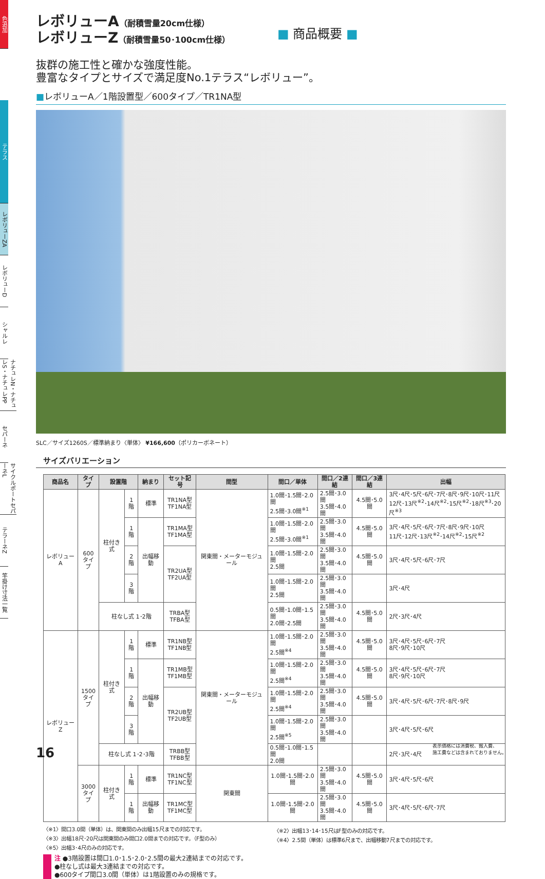色追加
テラス
レボリューZA
レボリューD
シャルレ
ナチュレN・ナチュレS・ナチュレPP
セパーネ
サイクルポートセパーネL
テラーネZ
竿掛け寸法一覧
レボリューA（耐積雪量20cm仕様）
レボリューZ（耐積雪量50･100cm仕様）
■ 商品概要 ■
抜群の施工性と確かな強度性能。
豊富なタイプとサイズで満足度No.1テラス“レボリュー”。
■レボリューA／1階設置型／600タイプ／TR1NA型
SLC／サイズ1260S／標準納まり〈単体〉 ¥166,600（ポリカーボネート）
サイズバリエーション
| 商品名 | タイプ | 設置階 | | 納まり | セット記号 | 間型 | 間口／単体 | 間口／2連結 | 間口／3連結 | 出幅 |
| --- | --- | --- | --- | --- | --- | --- | --- | --- | --- | --- |
| レボリューA | 600 タイプ | 柱付き式 | 1階 | 標準 | TR1NA型 TF1NA型 | 関東間・メーターモジュール | 1.0間･1.5間･2.0間 2.5間･3.0間<sup>※1</sup> | 2.5間･3.0間 3.5間･4.0間 | 4.5間･5.0間 | 3尺･4尺･5尺･6尺･7尺･8尺･9尺･10尺･11尺 12尺･13尺<sup>※2</sup>･14尺<sup>※2</sup>･15尺<sup>※2</sup>･18尺<sup>※3</sup>･20尺<sup>※3</sup> |
| | | | 1階 | 出幅移動 | TR1MA型 TF1MA型 | | 1.0間･1.5間･2.0間 2.5間･3.0間<sup>※1</sup> | 2.5間･3.0間 3.5間･4.0間 | 4.5間･5.0間 | 3尺･4尺･5尺･6尺･7尺･8尺･9尺･10尺 11尺･12尺･13尺<sup>※2</sup>･14尺<sup>※2</sup>･15尺<sup>※2</sup> |
| | | | 2階 | | TR2UA型 TF2UA型 | | 1.0間･1.5間･2.0間 2.5間 | 2.5間･3.0間 3.5間･4.0間 | 4.5間･5.0間 | 3尺･4尺･5尺･6尺･7尺 |
| | | | 3階 | | | | 1.0間･1.5間･2.0間 2.5間 | 2.5間･3.0間 3.5間･4.0間 | | 3尺･4尺 |
| | | 柱なし式 1･2階 | | | TRBA型 TFBA型 | | 0.5間･1.0間･1.5間 2.0間･2.5間 | 2.5間･3.0間 3.5間･4.0間 | 4.5間･5.0間 | 2尺･3尺･4尺 |
| レボリューZ | 1500 タイプ | 柱付き式 | 1階 | 標準 | TR1NB型 TF1NB型 | 関東間・メーターモジュール | 1.0間･1.5間･2.0間 2.5間<sup>※4</sup> | 2.5間･3.0間 3.5間･4.0間 | 4.5間･5.0間 | 3尺･4尺･5尺･6尺･7尺 8尺･9尺･10尺 |
| | | | 1階 | 出幅移動 | TR1MB型 TF1MB型 | | 1.0間･1.5間･2.0間 2.5間<sup>※4</sup> | 2.5間･3.0間 3.5間･4.0間 | 4.5間･5.0間 | 3尺･4尺･5尺･6尺･7尺 8尺･9尺･10尺 |
| | | | 2階 | | TR2UB型 TF2UB型 | | 1.0間･1.5間･2.0間 2.5間<sup>※4</sup> | 2.5間･3.0間 3.5間･4.0間 | 4.5間･5.0間 | 3尺･4尺･5尺･6尺･7尺･8尺･9尺 |
| | | | 3階 | | | | 1.0間･1.5間･2.0間 2.5間<sup>※5</sup> | 2.5間･3.0間 3.5間･4.0間 | | 3尺･4尺･5尺･6尺 |
| | | 柱なし式 1･2･3階 | | | TRBB型 TFBB型 | | 0.5間･1.0間･1.5間 2.0間 | | | 2尺･3尺･4尺 |
| | 3000 タイプ | 柱付き式 | 1階 | 標準 | TR1NC型 TF1NC型 | 関東間 | 1.0間･1.5間･2.0間 | 2.5間･3.0間 3.5間･4.0間 | 4.5間･5.0間 | 3尺･4尺･5尺･6尺 |
| | | | 1階 | 出幅移動 | TR1MC型 TF1MC型 | | 1.0間･1.5間･2.0間 | 2.5間･3.0間 3.5間･4.0間 | 4.5間･5.0間 | 3尺･4尺･5尺･6尺･7尺 |
〈※1〉間口3.0間（単体）は、関東間のみ出幅15尺までの対応です。
〈※3〉出幅18尺･20尺は関東間のみ間口2.0間までの対応です。（F型のみ）
〈※5〉出幅3･4尺のみの対応です。
〈※2〉出幅13･14･15尺はF型のみの対応です。
〈※4〉2.5間（単体）は標準6尺まで、出幅移動7尺までの対応です。
注 ●3階設置は間口1.0･1.5･2.0･2.5間の最大2連結までの対応です。
●柱なし式は最大3連結までの対応です。
●600タイプ間口3.0間（単体）は1階設置のみの規格です。
16
表示価格には消費税、搬入費、
施工費などは含まれておりません。